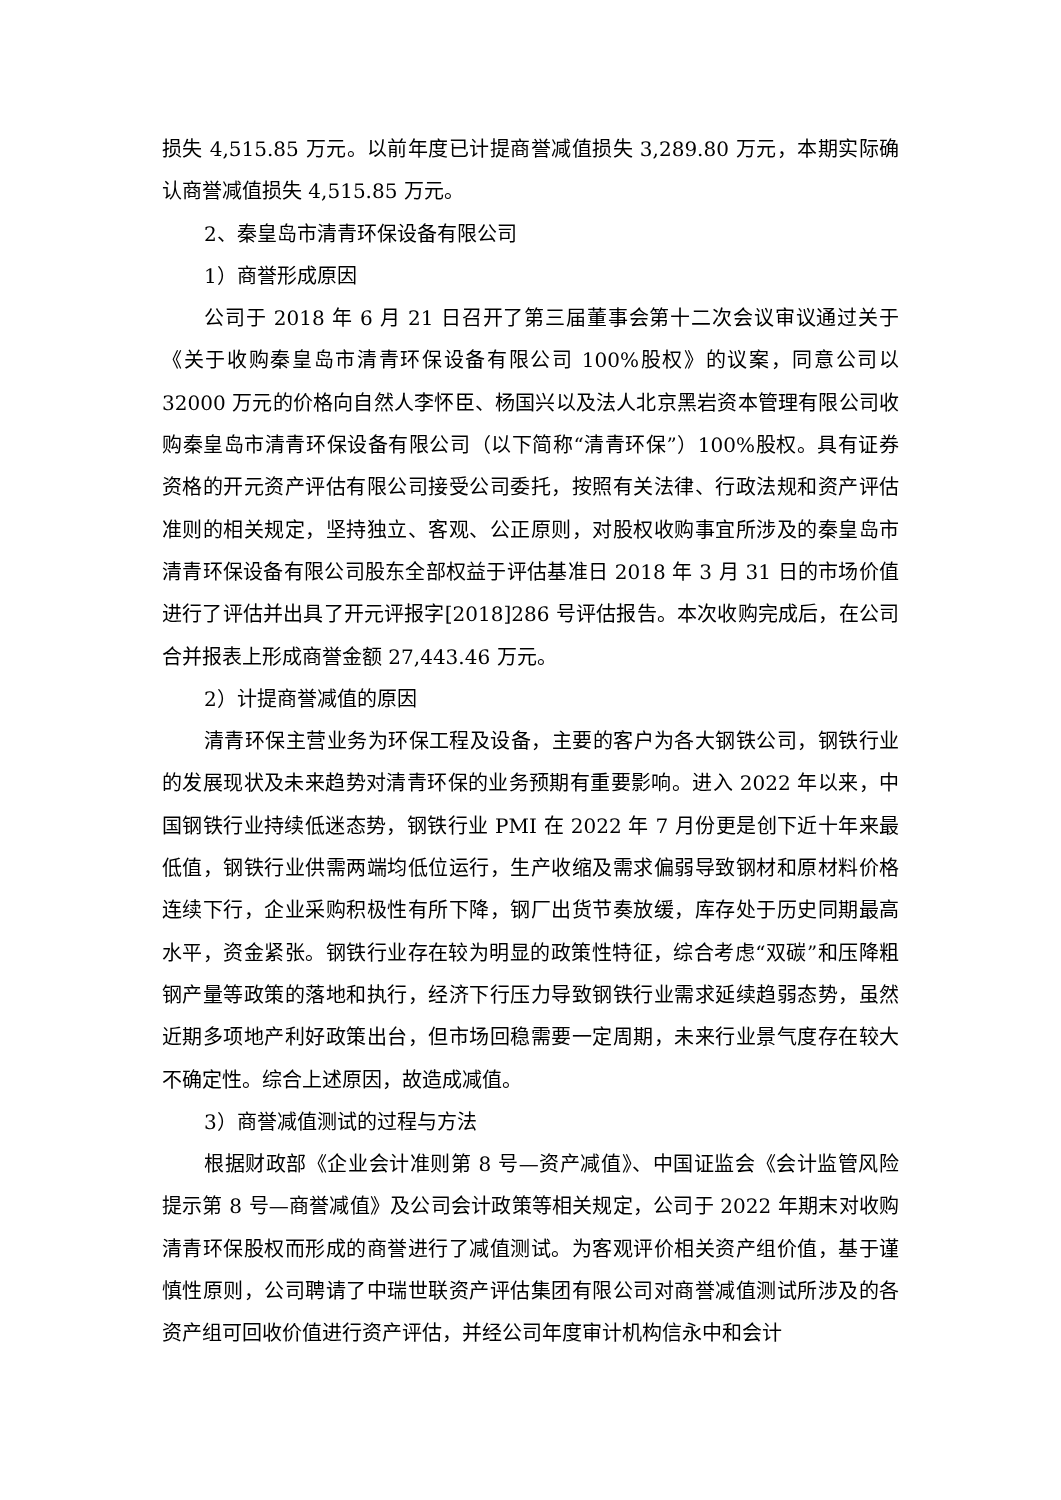损失 4,515.85 万元。以前年度已计提商誉减值损失 3,289.80 万元，本期实际确认商誉减值损失 4,515.85 万元。
2、秦皇岛市清青环保设备有限公司
1）商誉形成原因
公司于 2018 年 6 月 21 日召开了第三届董事会第十二次会议审议通过关于《关于收购秦皇岛市清青环保设备有限公司 100%股权》的议案，同意公司以 32000 万元的价格向自然人李怀臣、杨国兴以及法人北京黑岩资本管理有限公司收购秦皇岛市清青环保设备有限公司（以下简称“清青环保”）100%股权。具有证券资格的开元资产评估有限公司接受公司委托，按照有关法律、行政法规和资产评估准则的相关规定，坚持独立、客观、公正原则，对股权收购事宜所涉及的秦皇岛市清青环保设备有限公司股东全部权益于评估基准日 2018 年 3 月 31 日的市场价值进行了评估并出具了开元评报字[2018]286 号评估报告。本次收购完成后，在公司合并报表上形成商誉金额 27,443.46 万元。
2）计提商誉减值的原因
清青环保主营业务为环保工程及设备，主要的客户为各大钢铁公司，钢铁行业的发展现状及未来趋势对清青环保的业务预期有重要影响。进入 2022 年以来，中国钢铁行业持续低迷态势，钢铁行业 PMI 在 2022 年 7 月份更是创下近十年来最低值，钢铁行业供需两端均低位运行，生产收缩及需求偏弱导致钢材和原材料价格连续下行，企业采购积极性有所下降，钢厂出货节奏放缓，库存处于历史同期最高水平，资金紧张。钢铁行业存在较为明显的政策性特征，综合考虑“双碳”和压降粗钢产量等政策的落地和执行，经济下行压力导致钢铁行业需求延续趋弱态势，虽然近期多项地产利好政策出台，但市场回稳需要一定周期，未来行业景气度存在较大不确定性。综合上述原因，故造成减值。
3）商誉减值测试的过程与方法
根据财政部《企业会计准则第 8 号—资产减值》、中国证监会《会计监管风险提示第 8 号—商誉减值》及公司会计政策等相关规定，公司于 2022 年期末对收购清青环保股权而形成的商誉进行了减值测试。为客观评价相关资产组价值，基于谨慎性原则，公司聘请了中瑞世联资产评估集团有限公司对商誉减值测试所涉及的各资产组可回收价值进行资产评估，并经公司年度审计机构信永中和会计